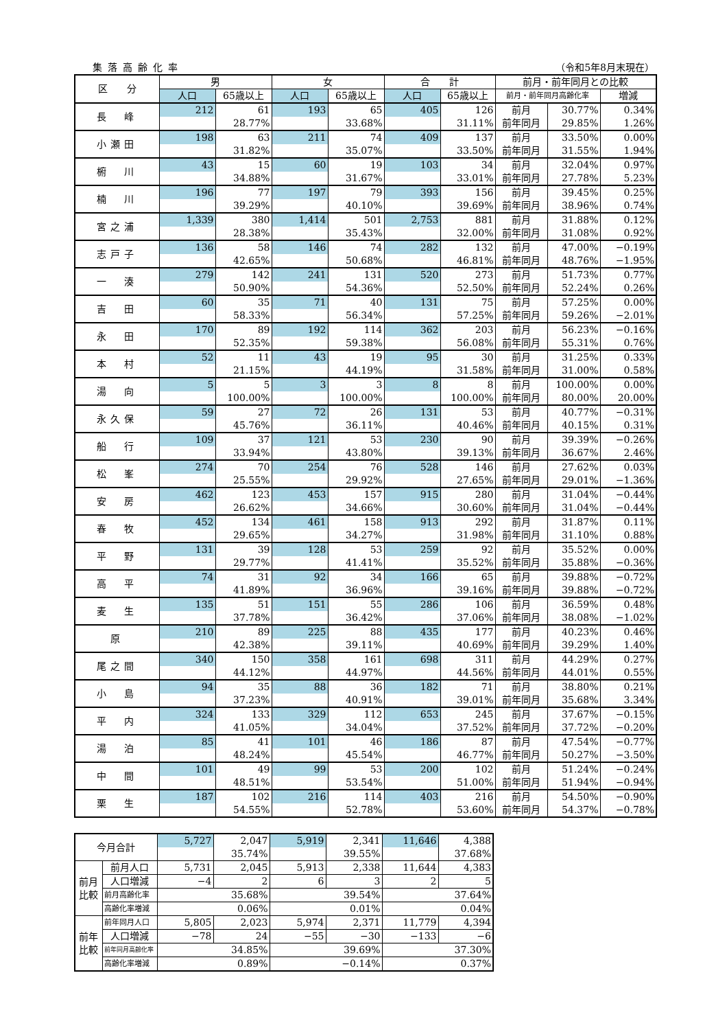集落高齢化率 （令和5年8月末現在）
| 区 分 | 男 | | 女 | | 合 計 | | 前月・前年同月との比較 | | |
| --- | --- | --- | --- | --- | --- | --- | --- | --- | --- |
| | 人口 | 65歳以上 | 人口 | 65歳以上 | 人口 | 65歳以上 | 前月・前年同月高齢化率 | | 増減 |
| 長 峰 | 212 | 61 | 193 | 65 | 405 | 126 | 前月 | 30.77% | 0.34% |
| | | 28.77% | | 33.68% | | 31.11% | 前年同月 | 29.85% | 1.26% |
| 小瀬田 | 198 | 63 | 211 | 74 | 409 | 137 | 前月 | 33.50% | 0.00% |
| | | 31.82% | | 35.07% | | 33.50% | 前年同月 | 31.55% | 1.94% |
| 椨 川 | 43 | 15 | 60 | 19 | 103 | 34 | 前月 | 32.04% | 0.97% |
| | | 34.88% | | 31.67% | | 33.01% | 前年同月 | 27.78% | 5.23% |
| 楠 川 | 196 | 77 | 197 | 79 | 393 | 156 | 前月 | 39.45% | 0.25% |
| | | 39.29% | | 40.10% | | 39.69% | 前年同月 | 38.96% | 0.74% |
| 宮之浦 | 1,339 | 380 | 1,414 | 501 | 2,753 | 881 | 前月 | 31.88% | 0.12% |
| | | 28.38% | | 35.43% | | 32.00% | 前年同月 | 31.08% | 0.92% |
| 志戸子 | 136 | 58 | 146 | 74 | 282 | 132 | 前月 | 47.00% | −0.19% |
| | | 42.65% | | 50.68% | | 46.81% | 前年同月 | 48.76% | −1.95% |
| 一 湊 | 279 | 142 | 241 | 131 | 520 | 273 | 前月 | 51.73% | 0.77% |
| | | 50.90% | | 54.36% | | 52.50% | 前年同月 | 52.24% | 0.26% |
| 吉 田 | 60 | 35 | 71 | 40 | 131 | 75 | 前月 | 57.25% | 0.00% |
| | | 58.33% | | 56.34% | | 57.25% | 前年同月 | 59.26% | −2.01% |
| 永 田 | 170 | 89 | 192 | 114 | 362 | 203 | 前月 | 56.23% | −0.16% |
| | | 52.35% | | 59.38% | | 56.08% | 前年同月 | 55.31% | 0.76% |
| 本 村 | 52 | 11 | 43 | 19 | 95 | 30 | 前月 | 31.25% | 0.33% |
| | | 21.15% | | 44.19% | | 31.58% | 前年同月 | 31.00% | 0.58% |
| 湯 向 | 5 | 5 | 3 | 3 | 8 | 8 | 前月 | 100.00% | 0.00% |
| | | 100.00% | | 100.00% | | 100.00% | 前年同月 | 80.00% | 20.00% |
| 永久保 | 59 | 27 | 72 | 26 | 131 | 53 | 前月 | 40.77% | −0.31% |
| | | 45.76% | | 36.11% | | 40.46% | 前年同月 | 40.15% | 0.31% |
| 船 行 | 109 | 37 | 121 | 53 | 230 | 90 | 前月 | 39.39% | −0.26% |
| | | 33.94% | | 43.80% | | 39.13% | 前年同月 | 36.67% | 2.46% |
| 松 峯 | 274 | 70 | 254 | 76 | 528 | 146 | 前月 | 27.62% | 0.03% |
| | | 25.55% | | 29.92% | | 27.65% | 前年同月 | 29.01% | −1.36% |
| 安 房 | 462 | 123 | 453 | 157 | 915 | 280 | 前月 | 31.04% | −0.44% |
| | | 26.62% | | 34.66% | | 30.60% | 前年同月 | 31.04% | −0.44% |
| 春 牧 | 452 | 134 | 461 | 158 | 913 | 292 | 前月 | 31.87% | 0.11% |
| | | 29.65% | | 34.27% | | 31.98% | 前年同月 | 31.10% | 0.88% |
| 平 野 | 131 | 39 | 128 | 53 | 259 | 92 | 前月 | 35.52% | 0.00% |
| | | 29.77% | | 41.41% | | 35.52% | 前年同月 | 35.88% | −0.36% |
| 高 平 | 74 | 31 | 92 | 34 | 166 | 65 | 前月 | 39.88% | −0.72% |
| | | 41.89% | | 36.96% | | 39.16% | 前年同月 | 39.88% | −0.72% |
| 麦 生 | 135 | 51 | 151 | 55 | 286 | 106 | 前月 | 36.59% | 0.48% |
| | | 37.78% | | 36.42% | | 37.06% | 前年同月 | 38.08% | −1.02% |
| 原 | 210 | 89 | 225 | 88 | 435 | 177 | 前月 | 40.23% | 0.46% |
| | | 42.38% | | 39.11% | | 40.69% | 前年同月 | 39.29% | 1.40% |
| 尾之間 | 340 | 150 | 358 | 161 | 698 | 311 | 前月 | 44.29% | 0.27% |
| | | 44.12% | | 44.97% | | 44.56% | 前年同月 | 44.01% | 0.55% |
| 小 島 | 94 | 35 | 88 | 36 | 182 | 71 | 前月 | 38.80% | 0.21% |
| | | 37.23% | | 40.91% | | 39.01% | 前年同月 | 35.68% | 3.34% |
| 平 内 | 324 | 133 | 329 | 112 | 653 | 245 | 前月 | 37.67% | −0.15% |
| | | 41.05% | | 34.04% | | 37.52% | 前年同月 | 37.72% | −0.20% |
| 湯 泊 | 85 | 41 | 101 | 46 | 186 | 87 | 前月 | 47.54% | −0.77% |
| | | 48.24% | | 45.54% | | 46.77% | 前年同月 | 50.27% | −3.50% |
| 中 間 | 101 | 49 | 99 | 53 | 200 | 102 | 前月 | 51.24% | −0.24% |
| | | 48.51% | | 53.54% | | 51.00% | 前年同月 | 51.94% | −0.94% |
| 栗 生 | 187 | 102 | 216 | 114 | 403 | 216 | 前月 | 54.50% | −0.90% |
| | | 54.55% | | 52.78% | | 53.60% | 前年同月 | 54.37% | −0.78% |
| 今月合計 | | 5,727 | 2,047 | 5,919 | 2,341 | 11,646 | 4,388 |
| | | | 35.74% | | 39.55% | | 37.68% |
| 前月比較 | 前月人口 | 5,731 | 2,045 | 5,913 | 2,338 | 11,644 | 4,383 |
| | 人口増減 | −4 | 2 | 6 | 3 | 2 | 5 |
| | 前月高齢化率 | 35.68% | | 39.54% | | 37.64% | |
| | 高齢化率増減 | 0.06% | | 0.01% | | 0.04% | |
| 前年比較 | 前年同月人口 | 5,805 | 2,023 | 5,974 | 2,371 | 11,779 | 4,394 |
| | 人口増減 | −78 | 24 | −55 | −30 | −133 | −6 |
| | 前年同月高齢化率 | 34.85% | | 39.69% | | 37.30% | |
| | 高齢化率増減 | 0.89% | | −0.14% | | 0.37% | |